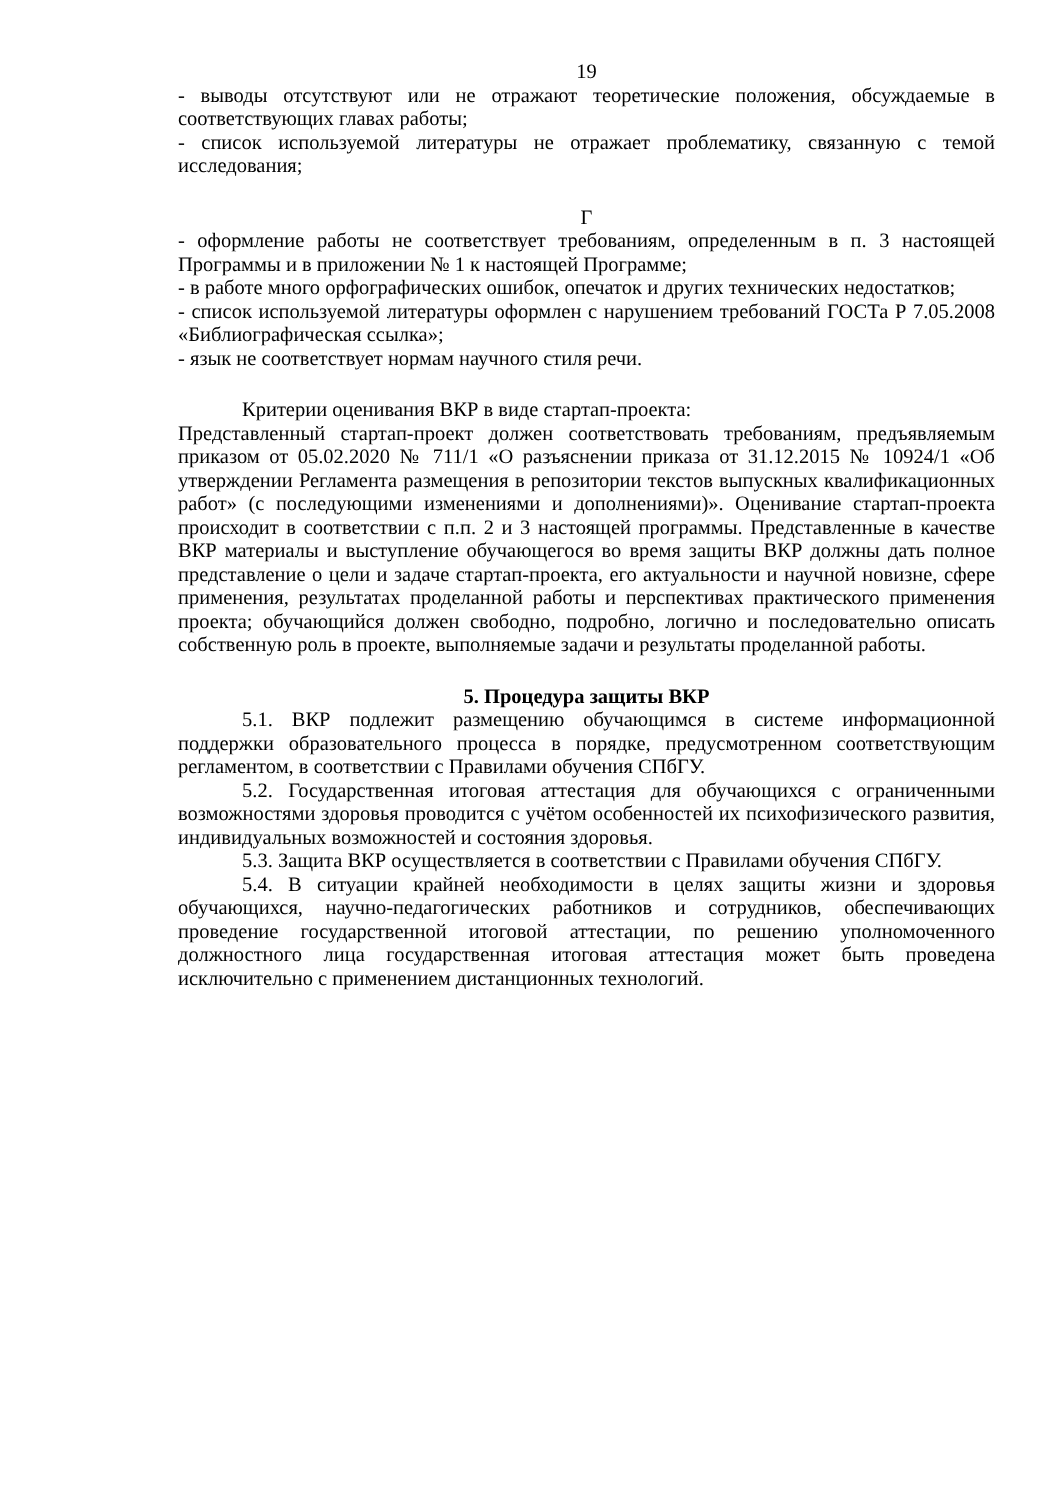19
- выводы отсутствуют или не отражают теоретические положения, обсуждаемые в соответствующих главах работы;
- список используемой литературы не отражает проблематику, связанную с темой исследования;
Г
- оформление работы не соответствует требованиям, определенным в п. 3 настоящей Программы и в приложении № 1 к настоящей Программе;
- в работе много орфографических ошибок, опечаток и других технических недостатков;
- список используемой литературы оформлен с нарушением требований ГОСТа Р 7.05.2008 «Библиографическая ссылка»;
- язык не соответствует нормам научного стиля речи.
Критерии оценивания ВКР в виде стартап-проекта:
Представленный стартап-проект должен соответствовать требованиям, предъявляемым приказом от 05.02.2020 № 711/1 «О разъяснении приказа от 31.12.2015 № 10924/1 «Об утверждении Регламента размещения в репозитории текстов выпускных квалификационных работ» (с последующими изменениями и дополнениями)». Оценивание стартап-проекта происходит в соответствии с п.п. 2 и 3 настоящей программы. Представленные в качестве ВКР материалы и выступление обучающегося во время защиты ВКР должны дать полное представление о цели и задаче стартап-проекта, его актуальности и научной новизне, сфере применения, результатах проделанной работы и перспективах практического применения проекта; обучающийся должен свободно, подробно, логично и последовательно описать собственную роль в проекте, выполняемые задачи и результаты проделанной работы.
5. Процедура защиты ВКР
5.1. ВКР подлежит размещению обучающимся в системе информационной поддержки образовательного процесса в порядке, предусмотренном соответствующим регламентом, в соответствии с Правилами обучения СПбГУ.
5.2. Государственная итоговая аттестация для обучающихся с ограниченными возможностями здоровья проводится с учётом особенностей их психофизического развития, индивидуальных возможностей и состояния здоровья.
5.3. Защита ВКР осуществляется в соответствии с Правилами обучения СПбГУ.
5.4. В ситуации крайней необходимости в целях защиты жизни и здоровья обучающихся, научно-педагогических работников и сотрудников, обеспечивающих проведение государственной итоговой аттестации, по решению уполномоченного должностного лица государственная итоговая аттестация может быть проведена исключительно с применением дистанционных технологий.